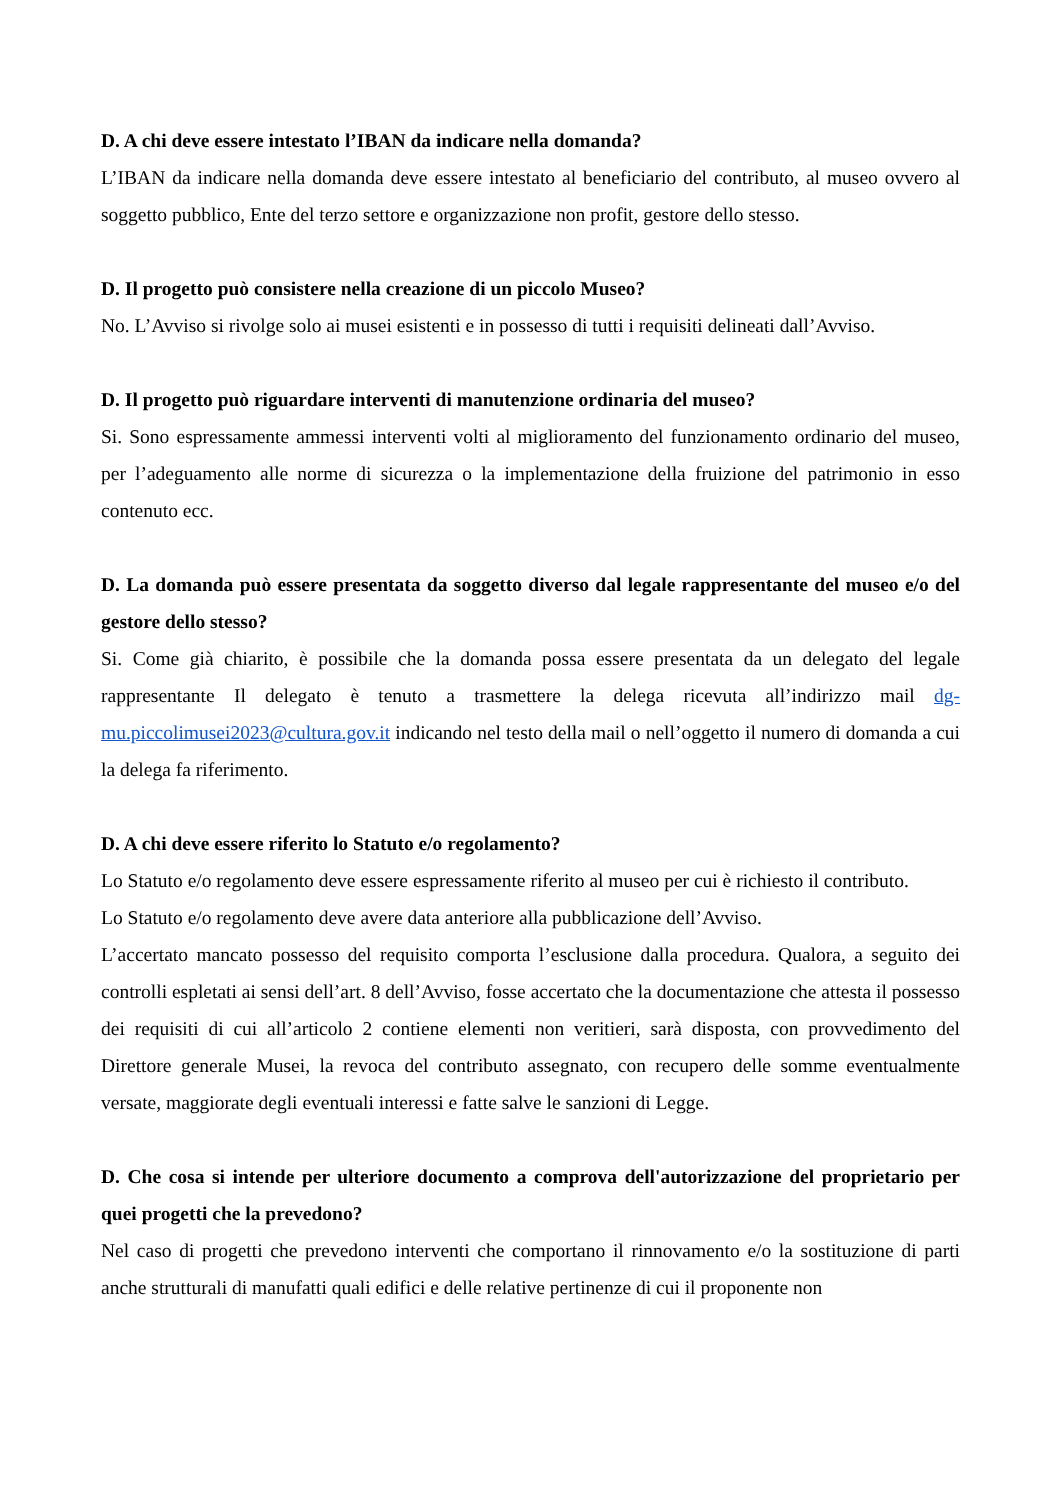D. A chi deve essere intestato l’IBAN da indicare nella domanda?
L’IBAN da indicare nella domanda deve essere intestato al beneficiario del contributo, al museo ovvero al soggetto pubblico, Ente del terzo settore e organizzazione non profit, gestore dello stesso.
D. Il progetto può consistere nella creazione di un piccolo Museo?
No. L’Avviso si rivolge solo ai musei esistenti e in possesso di tutti i requisiti delineati dall’Avviso.
D. Il progetto può riguardare interventi di manutenzione ordinaria del museo?
Si. Sono espressamente ammessi interventi volti al miglioramento del funzionamento ordinario del museo, per l’adeguamento alle norme di sicurezza o la implementazione della fruizione del patrimonio in esso contenuto ecc.
D. La domanda può essere presentata da soggetto diverso dal legale rappresentante del museo e/o del gestore dello stesso?
Si. Come già chiarito, è possibile che la domanda possa essere presentata da un delegato del legale rappresentante Il delegato è tenuto a trasmettere la delega ricevuta all’indirizzo mail dg-mu.piccolimusei2023@cultura.gov.it indicando nel testo della mail o nell’oggetto il numero di domanda a cui la delega fa riferimento.
D. A chi deve essere riferito lo Statuto e/o regolamento?
Lo Statuto e/o regolamento deve essere espressamente riferito al museo per cui è richiesto il contributo.
Lo Statuto e/o regolamento deve avere data anteriore alla pubblicazione dell’Avviso.
L’accertato mancato possesso del requisito comporta l’esclusione dalla procedura. Qualora, a seguito dei controlli espletati ai sensi dell’art. 8 dell’Avviso, fosse accertato che la documentazione che attesta il possesso dei requisiti di cui all’articolo 2 contiene elementi non veritieri, sarà disposta, con provvedimento del Direttore generale Musei, la revoca del contributo assegnato, con recupero delle somme eventualmente versate, maggiorate degli eventuali interessi e fatte salve le sanzioni di Legge.
D. Che cosa si intende per ulteriore documento a comprova dell'autorizzazione del proprietario per quei progetti che la prevedono?
Nel caso di progetti che prevedono interventi che comportano il rinnovamento e/o la sostituzione di parti anche strutturali di manufatti quali edifici e delle relative pertinenze di cui il proponente non